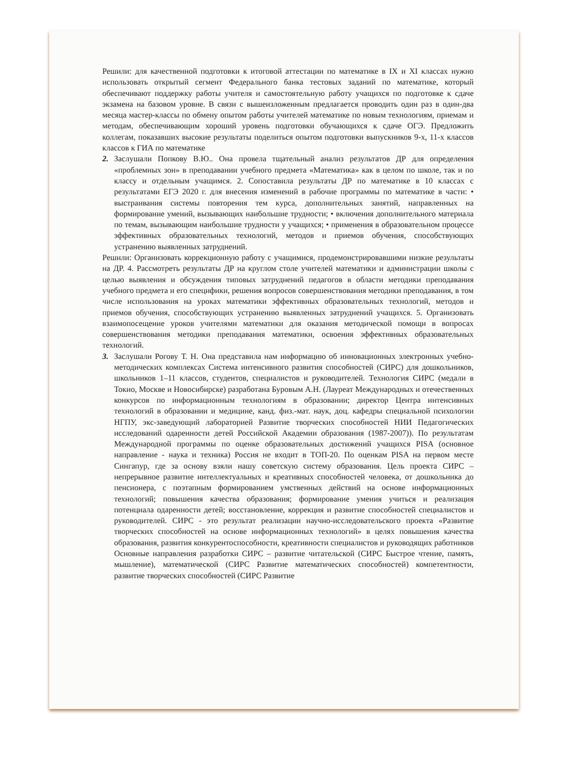Решили: для качественной подготовки к итоговой аттестации по математике в IX и XI классах нужно использовать открытый сегмент Федерального банка тестовых заданий по математике, который обеспечивают поддержку работы учителя и самостоятельную работу учащихся по подготовке к сдаче экзамена на базовом уровне. В связи с вышеизложенным предлагается проводить один раз в один-два месяца мастер-классы по обмену опытом работы учителей математике по новым технологиям, приемам и методам, обеспечивающим хороший уровень подготовки обучающихся к сдаче ОГЭ. Предложить коллегам, показавших высокие результаты поделиться опытом подготовки выпускников 9-х, 11-х классов классов к ГИА по математике
2. Заслушали Попкову В.Ю.. Она провела тщательный анализ результатов ДР для определения «проблемных зон» в преподавании учебного предмета «Математика» как в целом по школе, так и по классу и отдельным учащимся. 2. Сопоставила результаты ДР по математике в 10 классах с результатами ЕГЭ 2020 г. для внесения изменений в рабочие программы по математике в части: • выстраивания системы повторения тем курса, дополнительных занятий, направленных на формирование умений, вызывающих наибольшие трудности; • включения дополнительного материала по темам, вызывающим наибольшие трудности у учащихся; • применения в образовательном процессе эффективных образовательных технологий, методов и приемов обучения, способствующих устранению выявленных затруднений.
Решили: Организовать коррекционную работу с учащимися, продемонстрировавшими низкие результаты на ДР. 4. Рассмотреть результаты ДР на круглом столе учителей математики и администрации школы с целью выявления и обсуждения типовых затруднений педагогов в области методики преподавания учебного предмета и его специфики, решения вопросов совершенствования методики преподавания, в том числе использования на уроках математики эффективных образовательных технологий, методов и приемов обучения, способствующих устранению выявленных затруднений учащихся. 5. Организовать взаимопосещение уроков учителями математики для оказания методической помощи в вопросах совершенствования методики преподавания математики, освоения эффективных образовательных технологий.
3. Заслушали Рогову Т. Н. Она представила нам информацию об инновационных электронных учебно-методических комплексах Система интенсивного развития способностей (СИРС) для дошкольников, школьников 1–11 классов, студентов, специалистов и руководителей. Технология СИРС (медали в Токио, Москве и Новосибирске) разработана Буровым А.Н. (Лауреат Международных и отечественных конкурсов по информационным технологиям в образовании; директор Центра интенсивных технологий в образовании и медицине, канд. физ.-мат. наук, доц. кафедры специальной психологии НГПУ, экс-заведующий лабораторией Развитие творческих способностей НИИ Педагогических исследований одаренности детей Российской Академии образования (1987-2007)). По результатам Международной программы по оценке образовательных достижений учащихся PISA (основное направление - наука и техника) Россия не входит в ТОП-20. По оценкам PISA на первом месте Сингапур, где за основу взяли нашу советскую систему образования. Цель проекта СИРС – непрерывное развитие интеллектуальных и креативных способностей человека, от дошкольника до пенсионера, с поэтапным формированием умственных действий на основе информационных технологий; повышения качества образования; формирование умения учиться и реализация потенциала одаренности детей; восстановление, коррекция и развитие способностей специалистов и руководителей. СИРС - это результат реализации научно-исследовательского проекта «Развитие творческих способностей на основе информационных технологий» в целях повышения качества образования, развития конкурентоспособности, креативности специалистов и руководящих работников Основные направления разработки СИРС – развитие читательской (СИРС Быстрое чтение, память, мышление), математической (СИРС Развитие математических способностей) компетентности, развитие творческих способностей (СИРС Развитие